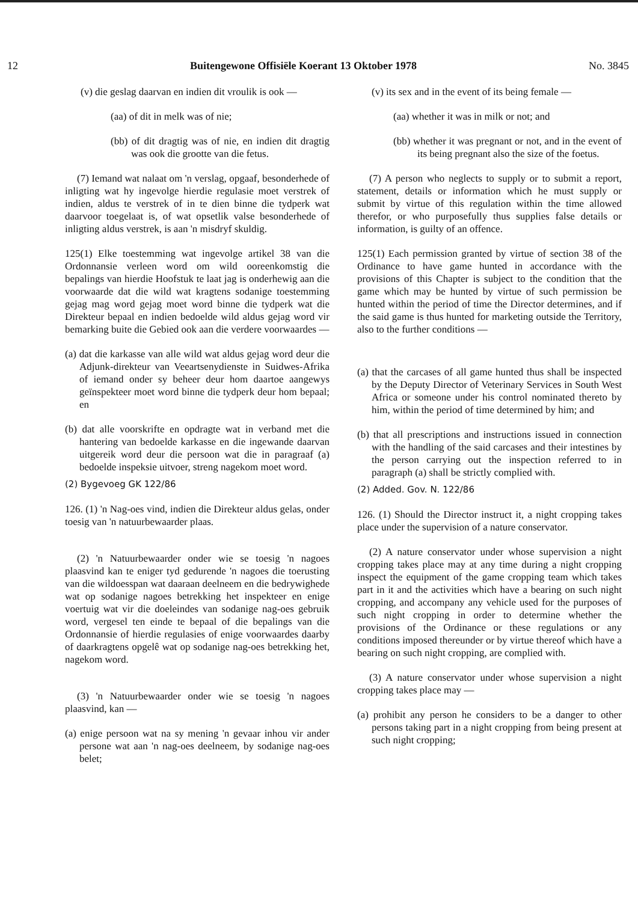12 Buitengewone Offisiële Koerant 13 Oktober 1978 No. 3845
(v) die geslag daarvan en indien dit vroulik is ook —
(aa) of dit in melk was of nie;
(bb) of dit dragtig was of nie, en indien dit dragtig was ook die grootte van die fetus.
(7) Iemand wat nalaat om 'n verslag, opgaaf, besonderhede of inligting wat hy ingevolge hierdie regulasie moet verstrek of indien, aldus te verstrek of in te dien binne die tydperk wat daarvoor toegelaat is, of wat opsetlik valse besonderhede of inligting aldus verstrek, is aan 'n misdryf skuldig.
125(1) Elke toestemming wat ingevolge artikel 38 van die Ordonnansie verleen word om wild ooreenkomstig die bepalings van hierdie Hoofstuk te laat jag is onderhewig aan die voorwaarde dat die wild wat kragtens sodanige toestemming gejag mag word gejag moet word binne die tydperk wat die Direkteur bepaal en indien bedoelde wild aldus gejag word vir bemarking buite die Gebied ook aan die verdere voorwaardes —
(a) dat die karkasse van alle wild wat aldus gejag word deur die Adjunk-direkteur van Veeartsenydienste in Suidwes-Afrika of iemand onder sy beheer deur hom daartoe aangewys geïnspekteer moet word binne die tydperk deur hom bepaal; en
(b) dat alle voorskrifte en opdragte wat in verband met die hantering van bedoelde karkasse en die ingewande daarvan uitgereik word deur die persoon wat die in paragraaf (a) bedoelde inspeksie uitvoer, streng nagekom moet word.
(2) Bygevoeg GK 122/86
126. (1) 'n Nag-oes vind, indien die Direkteur aldus gelas, onder toesig van 'n natuurbewaarder plaas.
(2) 'n Natuurbewaarder onder wie se toesig 'n nagoes plaasvind kan te eniger tyd gedurende 'n nagoes die toerusting van die wildoesspan wat daaraan deelneem en die bedrywighede wat op sodanige nagoes betrekking het inspekteer en enige voertuig wat vir die doeleindes van sodanige nag-oes gebruik word, vergesel ten einde te bepaal of die bepalings van die Ordonnansie of hierdie regulasies of enige voorwaardes daarby of daarkragtens opgelê wat op sodanige nag-oes betrekking het, nagekom word.
(3) 'n Natuurbewaarder onder wie se toesig 'n nagoes plaasvind, kan —
(a) enige persoon wat na sy mening 'n gevaar inhou vir ander persone wat aan 'n nag-oes deelneem, by sodanige nag-oes belet;
(v) its sex and in the event of its being female —
(aa) whether it was in milk or not; and
(bb) whether it was pregnant or not, and in the event of its being pregnant also the size of the foetus.
(7) A person who neglects to supply or to submit a report, statement, details or information which he must supply or submit by virtue of this regulation within the time allowed therefor, or who purposefully thus supplies false details or information, is guilty of an offence.
125(1) Each permission granted by virtue of section 38 of the Ordinance to have game hunted in accordance with the provisions of this Chapter is subject to the condition that the game which may be hunted by virtue of such permission be hunted within the period of time the Director determines, and if the said game is thus hunted for marketing outside the Territory, also to the further conditions —
(a) that the carcases of all game hunted thus shall be inspected by the Deputy Director of Veterinary Services in South West Africa or someone under his control nominated thereto by him, within the period of time determined by him; and
(b) that all prescriptions and instructions issued in connection with the handling of the said carcases and their intestines by the person carrying out the inspection referred to in paragraph (a) shall be strictly complied with.
(2) Added. Gov. N. 122/86
126. (1) Should the Director instruct it, a night cropping takes place under the supervision of a nature conservator.
(2) A nature conservator under whose supervision a night cropping takes place may at any time during a night cropping inspect the equipment of the game cropping team which takes part in it and the activities which have a bearing on such night cropping, and accompany any vehicle used for the purposes of such night cropping in order to determine whether the provisions of the Ordinance or these regulations or any conditions imposed thereunder or by virtue thereof which have a bearing on such night cropping, are complied with.
(3) A nature conservator under whose supervision a night cropping takes place may —
(a) prohibit any person he considers to be a danger to other persons taking part in a night cropping from being present at such night cropping;